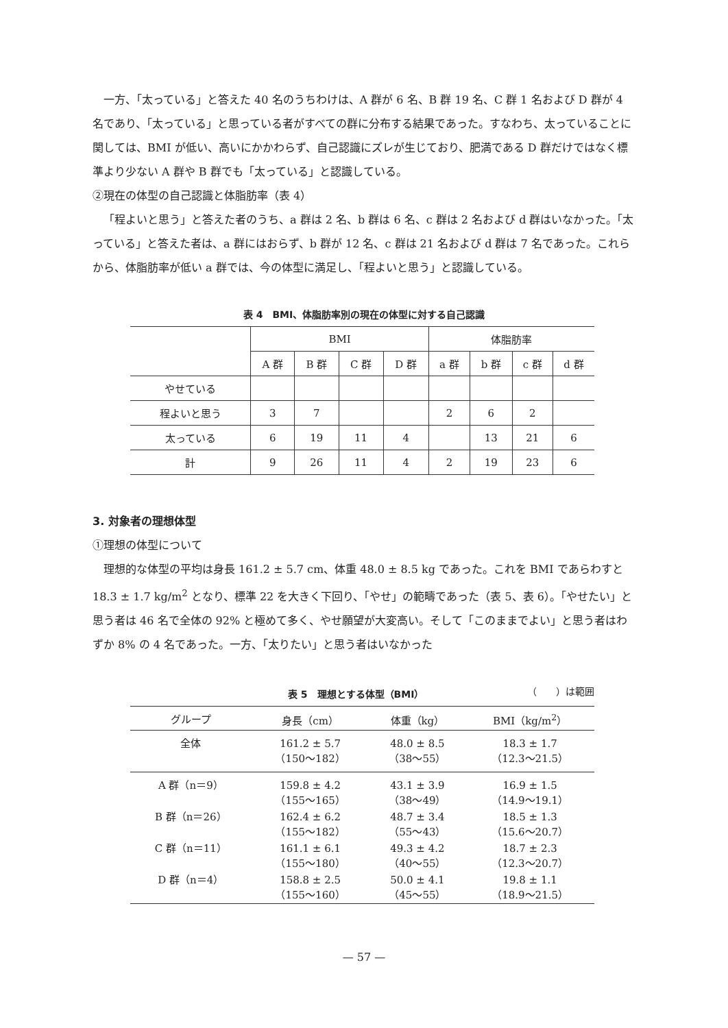一方、「太っている」と答えた 40 名のうちわけは、A 群が 6 名、B 群 19 名、C 群 1 名および D 群が 4 名であり、「太っている」と思っている者がすべての群に分布する結果であった。すなわち、太っていることに関しては、BMI が低い、高いにかかわらず、自己認識にズレが生じており、肥満である D 群だけではなく標準より少ない A 群や B 群でも「太っている」と認識している。
②現在の体型の自己認識と体脂肪率（表 4）
「程よいと思う」と答えた者のうち、a 群は 2 名、b 群は 6 名、c 群は 2 名および d 群はいなかった。「太っている」と答えた者は、a 群にはおらず、b 群が 12 名、c 群は 21 名および d 群は 7 名であった。これらから、体脂肪率が低い a 群では、今の体型に満足し、「程よいと思う」と認識している。
表 4　BMI、体脂肪率別の現在の体型に対する自己認識
| | BMI | | | | 体脂肪率 | | | |
| --- | --- | --- | --- | --- | --- | --- | --- | --- |
| | A 群 | B 群 | C 群 | D 群 | a 群 | b 群 | c 群 | d 群 |
| やせている | | | | | | | | |
| 程よいと思う | 3 | 7 | | | 2 | 6 | 2 | |
| 太っている | 6 | 19 | 11 | 4 | | 13 | 21 | 6 |
| 計 | 9 | 26 | 11 | 4 | 2 | 19 | 23 | 6 |
3. 対象者の理想体型
①理想の体型について
理想的な体型の平均は身長 161.2 ± 5.7 cm、体重 48.0 ± 8.5 kg であった。これを BMI であらわすと 18.3 ± 1.7 kg/m<sup>2</sup> となり、標準 22 を大きく下回り、「やせ」の範疇であった（表 5、表 6）。「やせたい」と思う者は 46 名で全体の 92% と極めて多く、やせ願望が大変高い。そして「このままでよい」と思う者はわずか 8% の 4 名であった。一方、「太りたい」と思う者はいなかった
表 5　理想とする体型（BMI） （　　）は範囲
| グループ | 身長（cm） | 体重（kg） | BMI（kg/m<sup>2</sup>） |
| --- | --- | --- | --- |
| 全体 | 161.2 ± 5.7 （150〜182） | 48.0 ± 8.5 （38〜55） | 18.3 ± 1.7 （12.3〜21.5） |
| A 群（n＝9） | 159.8 ± 4.2 （155〜165） | 43.1 ± 3.9 （38〜49） | 16.9 ± 1.5 （14.9〜19.1） |
| B 群（n＝26） | 162.4 ± 6.2 （155〜182） | 48.7 ± 3.4 （55〜43） | 18.5 ± 1.3 （15.6〜20.7） |
| C 群（n＝11） | 161.1 ± 6.1 （155〜180） | 49.3 ± 4.2 （40〜55） | 18.7 ± 2.3 （12.3〜20.7） |
| D 群（n＝4） | 158.8 ± 2.5 （155〜160） | 50.0 ± 4.1 （45〜55） | 19.8 ± 1.1 （18.9〜21.5） |
— 57 —